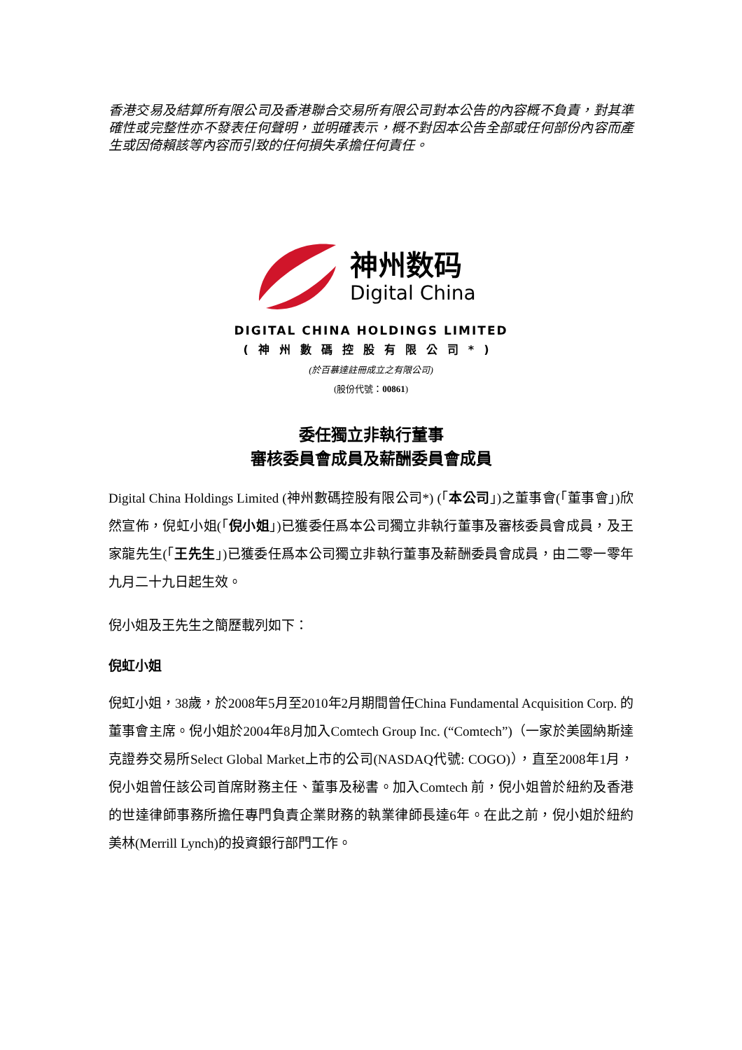香港交易及結算所有限公司及香港聯合交易所有限公司對本公告的內容概不負責，對其準確性或完整性亦不發表任何聲明，並明確表示，概不對因本公告全部或任何部份內容而產生或因倚賴該等內容而引致的任何損失承擔任何責任。
神州数码
Digital China
DIGITAL CHINA HOLDINGS LIMITED
(神州數碼控股有限公司*)
(於百慕達註冊成立之有限公司)
(股份代號：00861)
委任獨立非執行董事
審核委員會成員及薪酬委員會成員
Digital China Holdings Limited (神州數碼控股有限公司*) (「本公司」)之董事會(「董事會」)欣然宣佈，倪虹小姐(「倪小姐」)已獲委任爲本公司獨立非執行董事及審核委員會成員，及王家龍先生(「王先生」)已獲委任爲本公司獨立非執行董事及薪酬委員會成員，由二零一零年九月二十九日起生效。
倪小姐及王先生之簡歷載列如下：
倪虹小姐
倪虹小姐，38歲，於2008年5月至2010年2月期間曾任China Fundamental Acquisition Corp. 的董事會主席。倪小姐於2004年8月加入Comtech Group Inc. (“Comtech”)（一家於美國納斯達克證券交易所Select Global Market上市的公司(NASDAQ代號: COGO)），直至2008年1月，倪小姐曾任該公司首席財務主任、董事及秘書。加入Comtech 前，倪小姐曾於紐約及香港的世達律師事務所擔任專門負責企業財務的執業律師長達6年。在此之前，倪小姐於紐約美林(Merrill Lynch)的投資銀行部門工作。